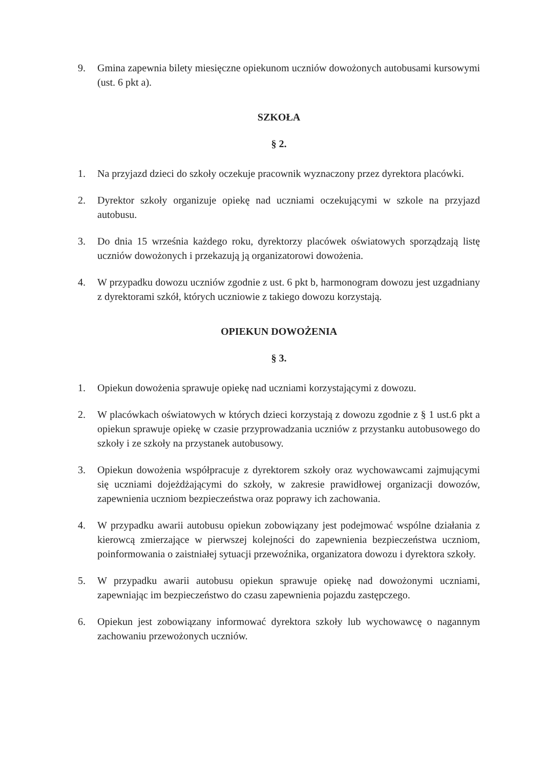9. Gmina zapewnia bilety miesięczne opiekunom uczniów dowożonych autobusami kursowymi (ust. 6 pkt a).
SZKOŁA
§ 2.
1. Na przyjazd dzieci do szkoły oczekuje pracownik wyznaczony przez dyrektora placówki.
2. Dyrektor szkoły organizuje opiekę nad uczniami oczekującymi w szkole na przyjazd autobusu.
3. Do dnia 15 września każdego roku, dyrektorzy placówek oświatowych sporządzają listę uczniów dowożonych i przekazują ją organizatorowi dowożenia.
4. W przypadku dowozu uczniów zgodnie z ust. 6 pkt b, harmonogram dowozu jest uzgadniany z dyrektorami szkół, których uczniowie z takiego dowozu korzystają.
OPIEKUN DOWOŻENIA
§ 3.
1. Opiekun dowożenia sprawuje opiekę nad uczniami korzystającymi z dowozu.
2. W placówkach oświatowych w których dzieci korzystają z dowozu zgodnie z § 1 ust.6 pkt a opiekun sprawuje opiekę w czasie przyprowadzania uczniów z przystanku autobusowego do szkoły i ze szkoły na przystanek autobusowy.
3. Opiekun dowożenia współpracuje z dyrektorem szkoły oraz wychowawcami zajmującymi się uczniami dojeżdżającymi do szkoły, w zakresie prawidłowej organizacji dowozów, zapewnienia uczniom bezpieczeństwa oraz poprawy ich zachowania.
4. W przypadku awarii autobusu opiekun zobowiązany jest podejmować wspólne działania z kierowcą zmierzające w pierwszej kolejności do zapewnienia bezpieczeństwa uczniom, poinformowania o zaistniałej sytuacji przewoźnika, organizatora dowozu i dyrektora szkoły.
5. W przypadku awarii autobusu opiekun sprawuje opiekę nad dowożonymi uczniami, zapewniając im bezpieczeństwo do czasu zapewnienia pojazdu zastępczego.
6. Opiekun jest zobowiązany informować dyrektora szkoły lub wychowawcę o nagannym zachowaniu przewożonych uczniów.